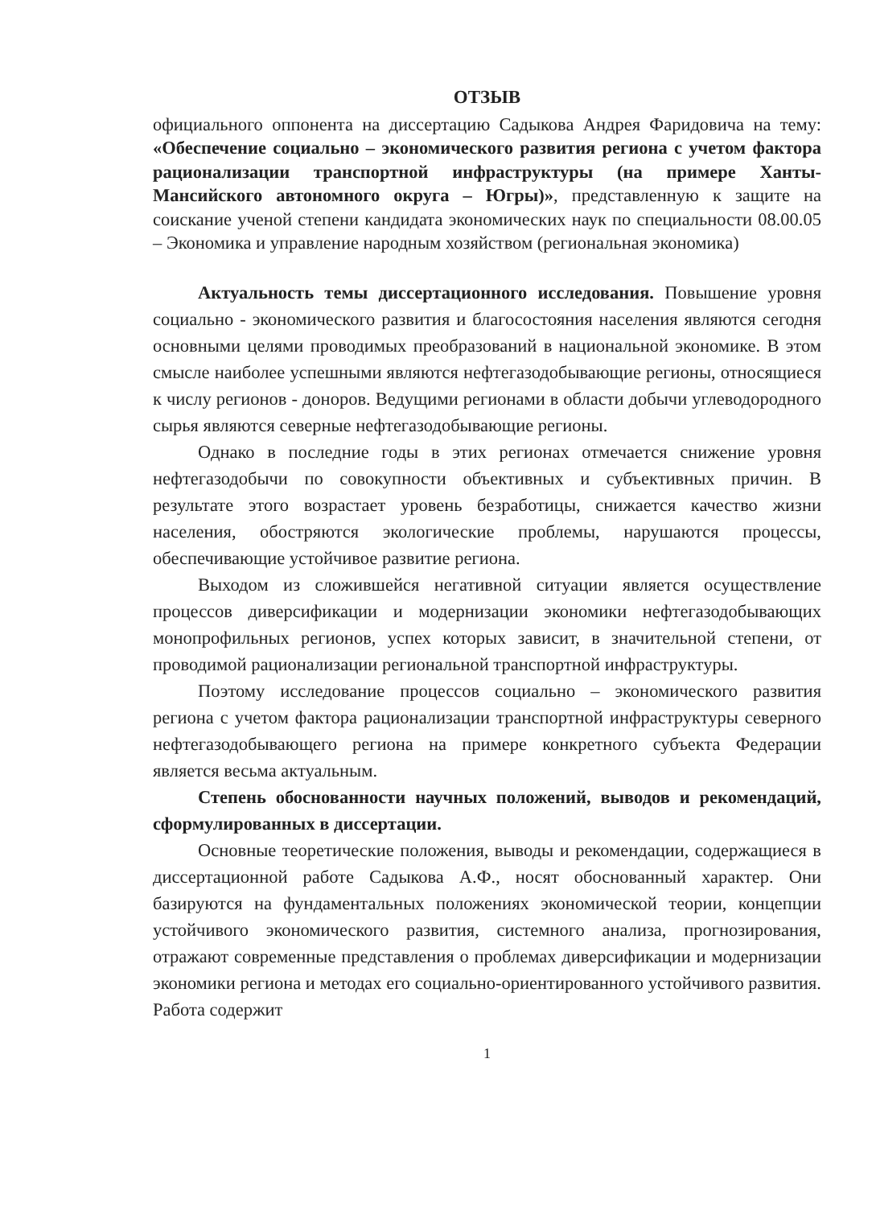ОТЗЫВ
официального оппонента на диссертацию Садыкова Андрея Фаридовича на тему: «Обеспечение социально – экономического развития региона с учетом фактора рационализации транспортной инфраструктуры (на примере Ханты-Мансийского автономного округа – Югры)», представленную к защите на соискание ученой степени кандидата экономических наук по специальности 08.00.05 – Экономика и управление народным хозяйством (региональная экономика)
Актуальность темы диссертационного исследования. Повышение уровня социально - экономического развития и благосостояния населения являются сегодня основными целями проводимых преобразований в национальной экономике. В этом смысле наиболее успешными являются нефтегазодобывающие регионы, относящиеся к числу регионов - доноров. Ведущими регионами в области добычи углеводородного сырья являются северные нефтегазодобывающие регионы.
Однако в последние годы в этих регионах отмечается снижение уровня нефтегазодобычи по совокупности объективных и субъективных причин. В результате этого возрастает уровень безработицы, снижается качество жизни населения, обостряются экологические проблемы, нарушаются процессы, обеспечивающие устойчивое развитие региона.
Выходом из сложившейся негативной ситуации является осуществление процессов диверсификации и модернизации экономики нефтегазодобывающих монопрофильных регионов, успех которых зависит, в значительной степени, от проводимой рационализации региональной транспортной инфраструктуры.
Поэтому исследование процессов социально – экономического развития региона с учетом фактора рационализации транспортной инфраструктуры северного нефтегазодобывающего региона на примере конкретного субъекта Федерации является весьма актуальным.
Степень обоснованности научных положений, выводов и рекомендаций, сформулированных в диссертации.
Основные теоретические положения, выводы и рекомендации, содержащиеся в диссертационной работе Садыкова А.Ф., носят обоснованный характер. Они базируются на фундаментальных положениях экономической теории, концепции устойчивого экономического развития, системного анализа, прогнозирования, отражают современные представления о проблемах диверсификации и модернизации экономики региона и методах его социально-ориентированного устойчивого развития. Работа содержит
1